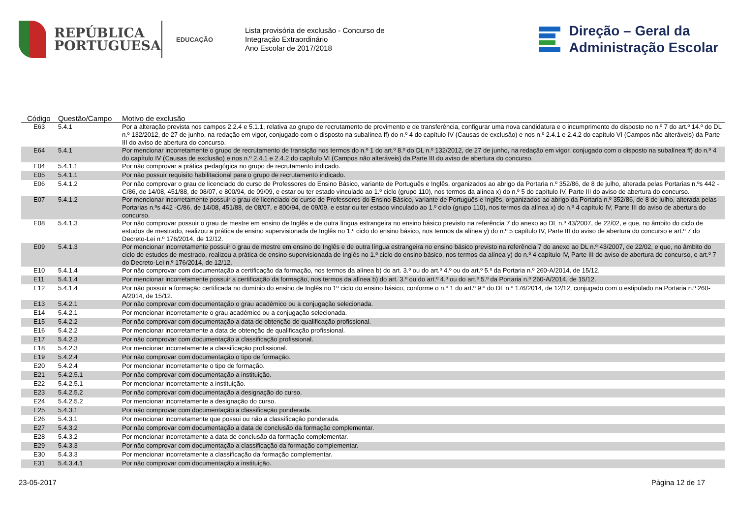REPÚBLICA
PORTUGUESA
EDUCAÇÃO
Lista provisória de exclusão - Concurso de
Integração Extraordinário
Ano Escolar de 2017/2018
Direção – Geral da
Administração Escolar
| Código | Questão/Campo | Motivo de exclusão |
| --- | --- | --- |
| E63 | 5.4.1 | Por a alteração prevista nos campos 2.2.4 e 5.1.1, relativa ao grupo de recrutamento de provimento e de transferência, configurar uma nova candidatura e o incumprimento do disposto no n.º 7 do art.º 14.º do DL n.º 132/2012, de 27 de junho, na redação em vigor, conjugado com o disposto na subalínea ff) do n.º 4 do capítulo IV (Causas de exclusão) e nos n.º 2.4.1 e 2.4.2 do capítulo VI (Campos não alteráveis) da Parte III do aviso de abertura do concurso. |
| E64 | 5.4.1 | Por mencionar incorretamente o grupo de recrutamento de transição nos termos do n.º 1 do art.º 8.º do DL n.º 132/2012, de 27 de junho, na redação em vigor, conjugado com o disposto na subalínea ff) do n.º 4 do capítulo IV (Causas de exclusão) e nos n.º 2.4.1 e 2.4.2 do capítulo VI (Campos não alteráveis) da Parte III do aviso de abertura do concurso. |
| E04 | 5.4.1.1 | Por não comprovar a prática pedagógica no grupo de recrutamento indicado. |
| E05 | 5.4.1.1 | Por não possuir requisito habilitacional para o grupo de recrutamento indicado. |
| E06 | 5.4.1.2 | Por não comprovar o grau de licenciado do curso de Professores do Ensino Básico, variante de Português e Inglês, organizados ao abrigo da Portaria n.º 352/86, de 8 de julho, alterada pelas Portarias n.ºs 442 -C/86, de 14/08, 451/88, de 08/07, e 800/94, de 09/09, e estar ou ter estado vinculado ao 1.º ciclo (grupo 110), nos termos da alínea x) do n.º 5 do capítulo IV, Parte III do aviso de abertura do concurso. |
| E07 | 5.4.1.2 | Por mencionar incorretamente possuir o grau de licenciado do curso de Professores do Ensino Básico, variante de Português e Inglês, organizados ao abrigo da Portaria n.º 352/86, de 8 de julho, alterada pelas Portarias n.ºs 442 -C/86, de 14/08, 451/88, de 08/07, e 800/94, de 09/09, e estar ou ter estado vinculado ao 1.º ciclo (grupo 110), nos termos da alínea x) do n.º 4 capítulo IV, Parte III do aviso de abertura do concurso. |
| E08 | 5.4.1.3 | Por não comprovar possuir o grau de mestre em ensino de Inglês e de outra língua estrangeira no ensino básico previsto na referência 7 do anexo ao DL n.º 43/2007, de 22/02, e que, no âmbito do ciclo de estudos de mestrado, realizou a prática de ensino supervisionada de Inglês no 1.º ciclo do ensino básico, nos termos da alínea y) do n.º 5 capítulo IV, Parte III do aviso de abertura do concurso e art.º 7 do Decreto-Lei n.º 176/2014, de 12/12. |
| E09 | 5.4.1.3 | Por mencionar incorretamente possuir o grau de mestre em ensino de Inglês e de outra língua estrangeira no ensino básico previsto na referência 7 do anexo ao DL n.º 43/2007, de 22/02, e que, no âmbito do ciclo de estudos de mestrado, realizou a prática de ensino supervisionada de Inglês no 1.º ciclo do ensino básico, nos termos da alínea y) do n.º 4 capítulo IV, Parte III do aviso de abertura do concurso, e art.º 7 do Decreto-Lei n.º 176/2014, de 12/12. |
| E10 | 5.4.1.4 | Por não comprovar com documentação a certificação da formação, nos termos da alínea b) do art. 3.º ou do art.º 4.º ou do art.º 5.º da Portaria n.º 260-A/2014, de 15/12. |
| E11 | 5.4.1.4 | Por mencionar incorretamente possuir a certificação da formação, nos termos da alínea b) do art. 3.º ou do art.º 4.º ou do art.º 5.º da Portaria n.º 260-A/2014, de 15/12. |
| E12 | 5.4.1.4 | Por não possuir a formação certificada no domínio do ensino de Inglês no 1º ciclo do ensino básico, conforme o n.º 1 do art.º 9.º do DL n.º 176/2014, de 12/12, conjugado com o estipulado na Portaria n.º 260-A/2014, de 15/12. |
| E13 | 5.4.2.1 | Por não comprovar com documentação o grau académico ou a conjugação selecionada. |
| E14 | 5.4.2.1 | Por mencionar incorretamente o grau académico ou a conjugação selecionada. |
| E15 | 5.4.2.2 | Por não comprovar com documentação a data de obtenção de qualificação profissional. |
| E16 | 5.4.2.2 | Por mencionar incorretamente a data de obtenção de qualificação profissional. |
| E17 | 5.4.2.3 | Por não comprovar com documentação a classificação profissional. |
| E18 | 5.4.2.3 | Por mencionar incorretamente a classificação profissional. |
| E19 | 5.4.2.4 | Por não comprovar com documentação o tipo de formação. |
| E20 | 5.4.2.4 | Por mencionar incorretamente o tipo de formação. |
| E21 | 5.4.2.5.1 | Por não comprovar com documentação a instituição. |
| E22 | 5.4.2.5.1 | Por mencionar incorretamente a instituição. |
| E23 | 5.4.2.5.2 | Por não comprovar com documentação a designação do curso. |
| E24 | 5.4.2.5.2 | Por mencionar incorretamente a designação do curso. |
| E25 | 5.4.3.1 | Por não comprovar com documentação a classificação ponderada. |
| E26 | 5.4.3.1 | Por mencionar incorretamente que possui ou não a classificação ponderada. |
| E27 | 5.4.3.2 | Por não comprovar com documentação a data de conclusão da formação complementar. |
| E28 | 5.4.3.2 | Por mencionar incorretamente a data de conclusão da formação complementar. |
| E29 | 5.4.3.3 | Por não comprovar com documentação a classificação da formação complementar. |
| E30 | 5.4.3.3 | Por mencionar incorretamente a classificação da formação complementar. |
| E31 | 5.4.3.4.1 | Por não comprovar com documentação a instituição. |
23-05-2017 Página 12 de 17